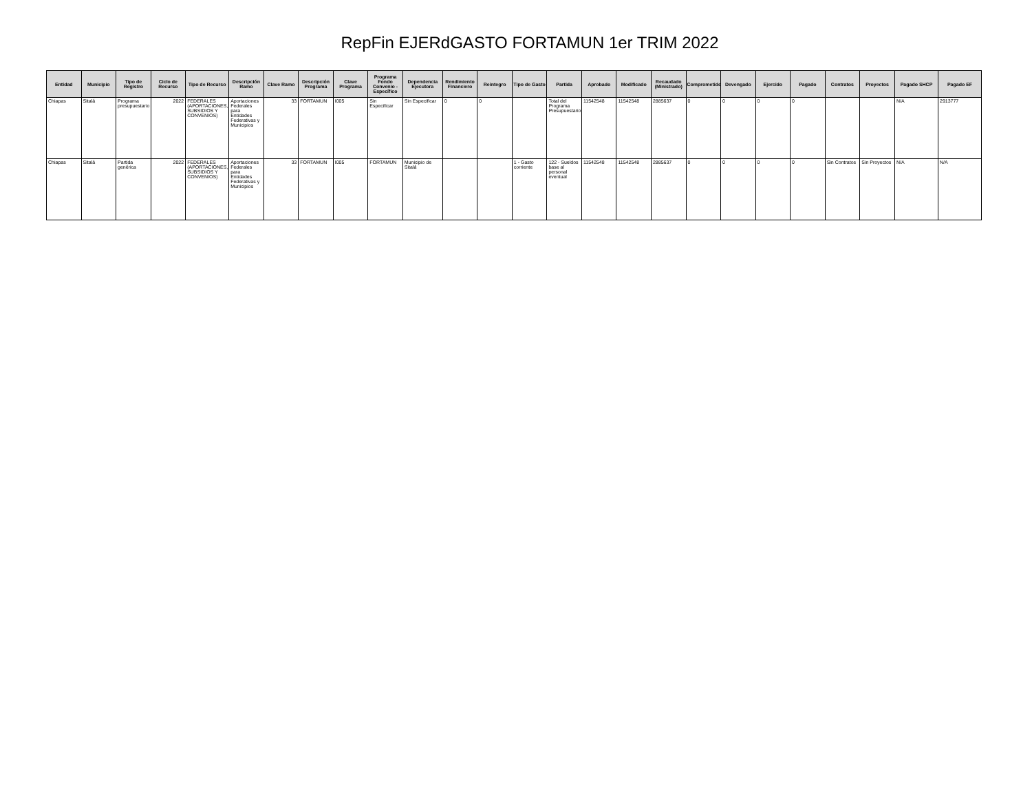RepFin EJERdGASTO FORTAMUN 1er TRIM 2022
| Entidad | Municipio | Tipo de Registro | Ciclo de Recurso | Tipo de Recurso | Descripción Ramo | Clave Ramo | Descripción Programa | Clave Programa | Programa Fondo Convenio - Específico | Dependencia Ejecutora | Rendimiento Financiero | Reintegro | Tipo de Gasto | Partida | Aprobado | Modificado | Recaudado (Ministrado) | Comprometido | Devengado | Ejercido | Pagado | Contratos | Proyectos | Pagado SHCP | Pagado EF |
| --- | --- | --- | --- | --- | --- | --- | --- | --- | --- | --- | --- | --- | --- | --- | --- | --- | --- | --- | --- | --- | --- | --- | --- | --- | --- |
| Chiapas | Sitalá | Programa presupuestario | 2022 | FEDERALES (APORTACIONES, SUBSIDIOS Y CONVENIOS) | Aportaciones Federales para Entidades Federativas y Municipios | 33 | FORTAMUN | I005 | Sin Especificar | Sin Especificar | 0 | 0 | | Total del Programa Presupuestario | 11542548 | 11542548 | 2885637 | 0 | 0 | 0 | 0 | | | N/A | 2913777 |
| Chiapas | Sitalá | Partida genérica | 2022 | FEDERALES (APORTACIONES, SUBSIDIOS Y CONVENIOS) | Aportaciones Federales para Entidades Federativas y Municipios | 33 | FORTAMUN | I005 | FORTAMUN | Municipio de Sitalá | | | 1 - Gasto corriente | 122 - Sueldos base al personal eventual | 11542548 | 11542548 | 2885637 | 0 | 0 | 0 | 0 | Sin Contratos | Sin Proyectos | N/A | N/A |